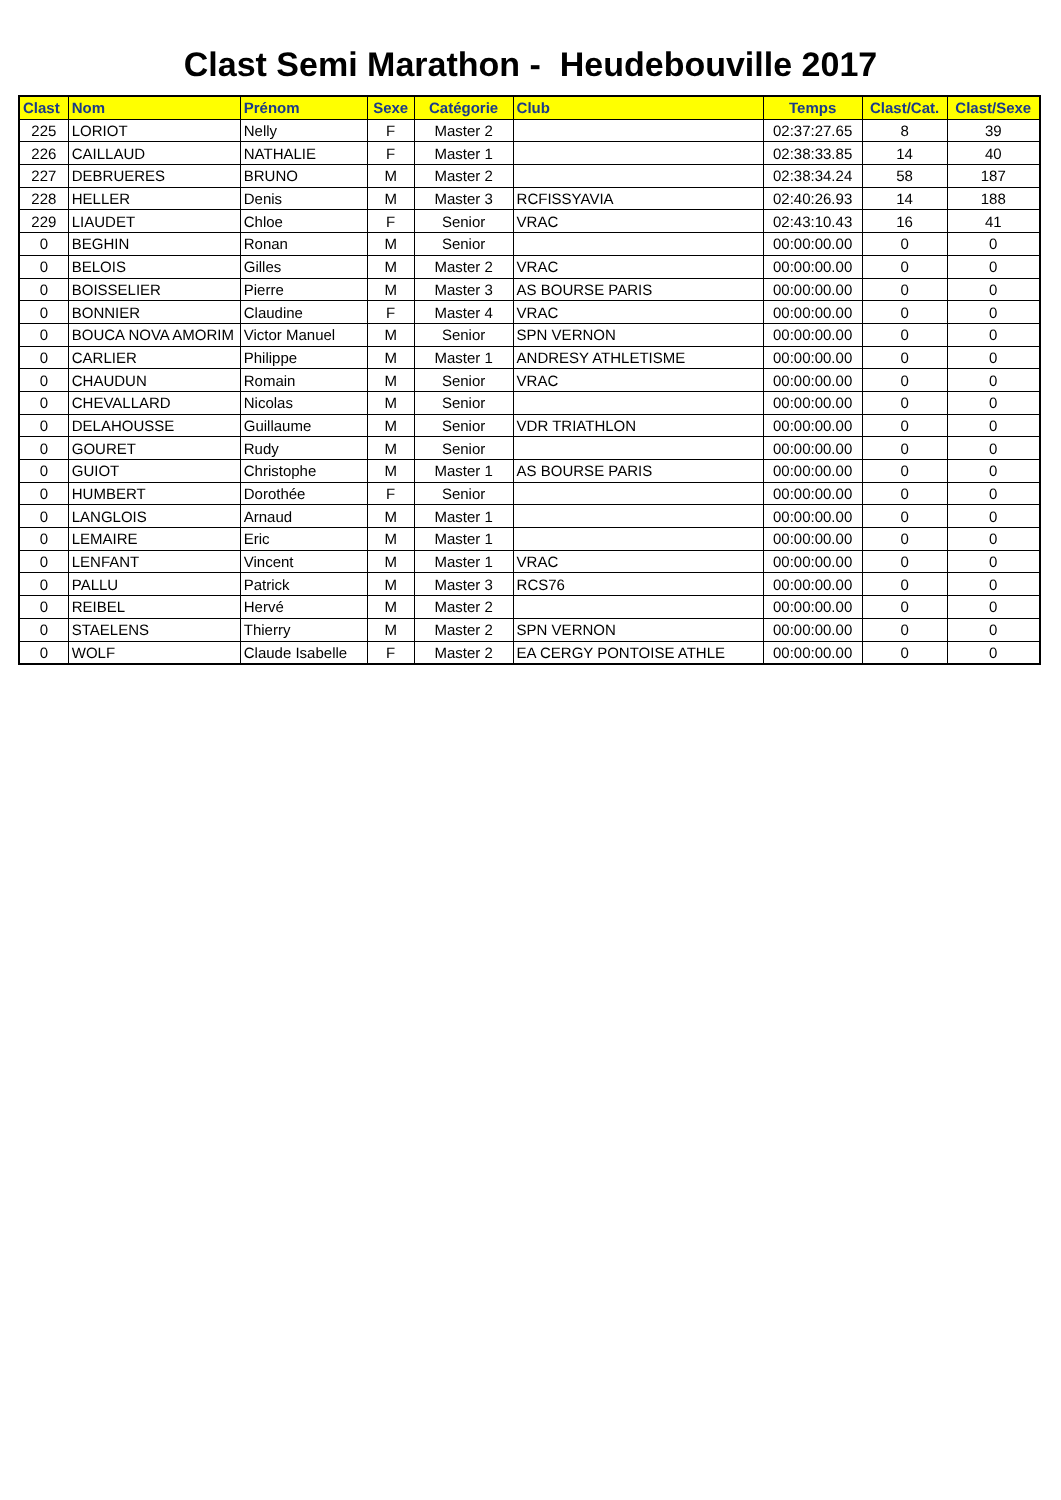Clast Semi Marathon - Heudebouville 2017
| Clast | Nom | Prénom | Sexe | Catégorie | Club | Temps | Clast/Cat. | Clast/Sexe |
| --- | --- | --- | --- | --- | --- | --- | --- | --- |
| 225 | LORIOT | Nelly | F | Master 2 | | 02:37:27.65 | 8 | 39 |
| 226 | CAILLAUD | NATHALIE | F | Master 1 | | 02:38:33.85 | 14 | 40 |
| 227 | DEBRUERES | BRUNO | M | Master 2 | | 02:38:34.24 | 58 | 187 |
| 228 | HELLER | Denis | M | Master 3 | RCFISSYAVIA | 02:40:26.93 | 14 | 188 |
| 229 | LIAUDET | Chloe | F | Senior | VRAC | 02:43:10.43 | 16 | 41 |
| 0 | BEGHIN | Ronan | M | Senior | | 00:00:00.00 | 0 | 0 |
| 0 | BELOIS | Gilles | M | Master 2 | VRAC | 00:00:00.00 | 0 | 0 |
| 0 | BOISSELIER | Pierre | M | Master 3 | AS BOURSE PARIS | 00:00:00.00 | 0 | 0 |
| 0 | BONNIER | Claudine | F | Master 4 | VRAC | 00:00:00.00 | 0 | 0 |
| 0 | BOUCA NOVA AMORIM | Victor Manuel | M | Senior | SPN VERNON | 00:00:00.00 | 0 | 0 |
| 0 | CARLIER | Philippe | M | Master 1 | ANDRESY ATHLETISME | 00:00:00.00 | 0 | 0 |
| 0 | CHAUDUN | Romain | M | Senior | VRAC | 00:00:00.00 | 0 | 0 |
| 0 | CHEVALLARD | Nicolas | M | Senior | | 00:00:00.00 | 0 | 0 |
| 0 | DELAHOUSSE | Guillaume | M | Senior | VDR TRIATHLON | 00:00:00.00 | 0 | 0 |
| 0 | GOURET | Rudy | M | Senior | | 00:00:00.00 | 0 | 0 |
| 0 | GUIOT | Christophe | M | Master 1 | AS BOURSE PARIS | 00:00:00.00 | 0 | 0 |
| 0 | HUMBERT | Dorothée | F | Senior | | 00:00:00.00 | 0 | 0 |
| 0 | LANGLOIS | Arnaud | M | Master 1 | | 00:00:00.00 | 0 | 0 |
| 0 | LEMAIRE | Eric | M | Master 1 | | 00:00:00.00 | 0 | 0 |
| 0 | LENFANT | Vincent | M | Master 1 | VRAC | 00:00:00.00 | 0 | 0 |
| 0 | PALLU | Patrick | M | Master 3 | RCS76 | 00:00:00.00 | 0 | 0 |
| 0 | REIBEL | Hervé | M | Master 2 | | 00:00:00.00 | 0 | 0 |
| 0 | STAELENS | Thierry | M | Master 2 | SPN VERNON | 00:00:00.00 | 0 | 0 |
| 0 | WOLF | Claude Isabelle | F | Master 2 | EA CERGY PONTOISE ATHLE | 00:00:00.00 | 0 | 0 |